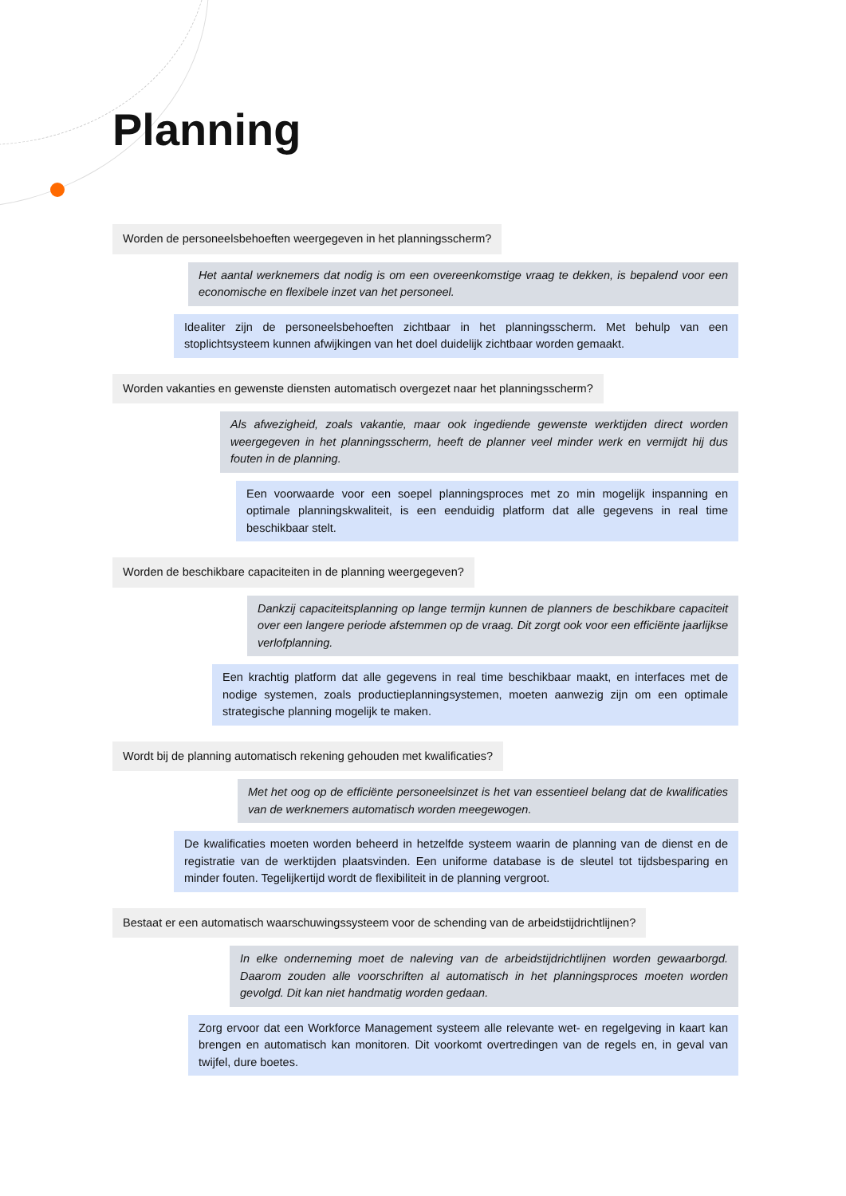Planning
Worden de personeelsbehoeften weergegeven in het planningsscherm?
Het aantal werknemers dat nodig is om een overeenkomstige vraag te dekken, is bepalend voor een economische en flexibele inzet van het personeel.
Idealiter zijn de personeelsbehoeften zichtbaar in het planningsscherm. Met behulp van een stoplichtsysteem kunnen afwijkingen van het doel duidelijk zichtbaar worden gemaakt.
Worden vakanties en gewenste diensten automatisch overgezet naar het planningsscherm?
Als afwezigheid, zoals vakantie, maar ook ingediende gewenste werktijden direct worden weergegeven in het planningsscherm, heeft de planner veel minder werk en vermijdt hij dus fouten in de planning.
Een voorwaarde voor een soepel planningsproces met zo min mogelijk inspanning en optimale planningskwaliteit, is een eenduidig platform dat alle gegevens in real time beschikbaar stelt.
Worden de beschikbare capaciteiten in de planning weergegeven?
Dankzij capaciteitsplanning op lange termijn kunnen de planners de beschikbare capaciteit over een langere periode afstemmen op de vraag. Dit zorgt ook voor een efficiënte jaarlijkse verlofplanning.
Een krachtig platform dat alle gegevens in real time beschikbaar maakt, en interfaces met de nodige systemen, zoals productieplanningsystemen, moeten aanwezig zijn om een optimale strategische planning mogelijk te maken.
Wordt bij de planning automatisch rekening gehouden met kwalificaties?
Met het oog op de efficiënte personeelsinzet is het van essentieel belang dat de kwalificaties van de werknemers automatisch worden meegewogen.
De kwalificaties moeten worden beheerd in hetzelfde systeem waarin de planning van de dienst en de registratie van de werktijden plaatsvinden. Een uniforme database is de sleutel tot tijdsbe­sparing en minder fouten. Tegelijkertijd wordt de flexibiliteit in de planning vergroot.
Bestaat er een automatisch waarschuwingssysteem voor de schending van de arbeidstijdrichtlijnen?
In elke onderneming moet de naleving van de arbeidstijdrichtlijnen worden gewaarborgd. Daarom zouden alle voorschriften al automatisch in het planningsproces moeten worden gevolgd. Dit kan niet handmatig worden gedaan.
Zorg ervoor dat een Workforce Management systeem alle relevante wet- en regelgeving in kaart kan brengen en automatisch kan monitoren. Dit voorkomt overtredingen van de regels en, in geval van twijfel, dure boetes.